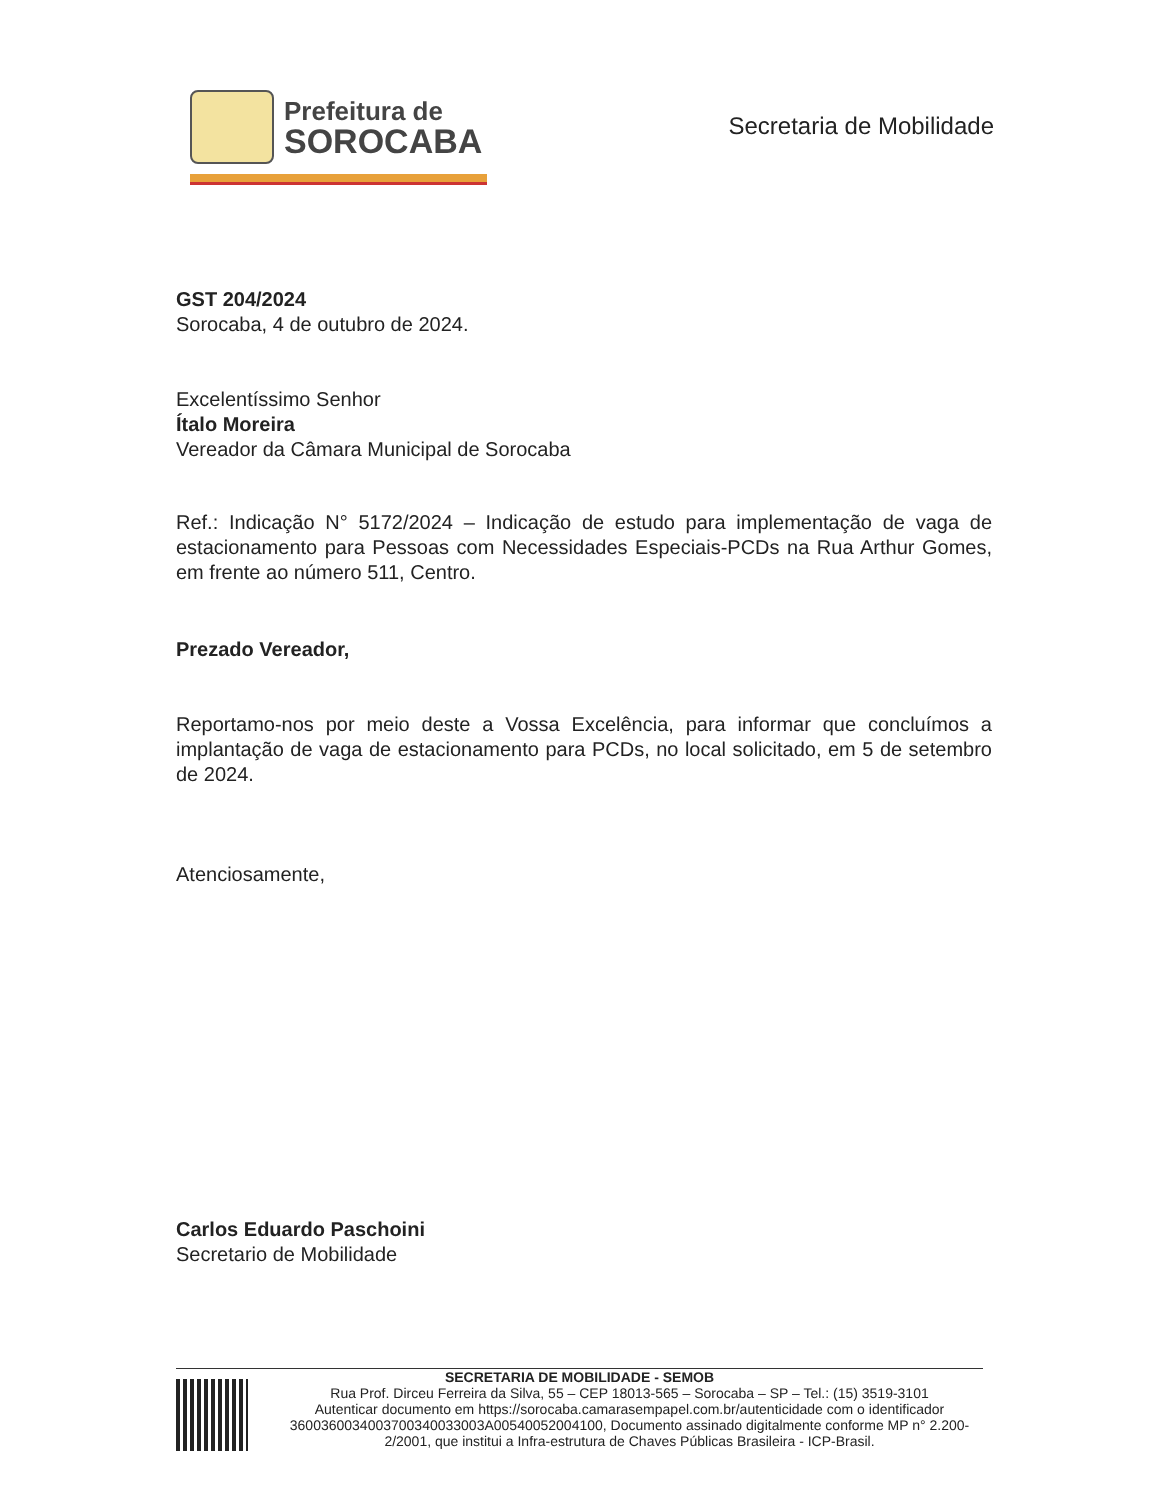Prefeitura de
SOROCABA
Secretaria de Mobilidade
GST 204/2024
Sorocaba, 4 de outubro de 2024.
Excelentíssimo Senhor
Ítalo Moreira
Vereador da Câmara Municipal de Sorocaba
Ref.: Indicação N° 5172/2024 – Indicação de estudo para implementação de vaga de estacionamento para Pessoas com Necessidades Especiais-PCDs na Rua Arthur Gomes, em frente ao número 511, Centro.
Prezado Vereador,
Reportamo-nos por meio deste a Vossa Excelência, para informar que concluímos a implantação de vaga de estacionamento para PCDs, no local solicitado, em 5 de setembro de 2024.
Atenciosamente,
Carlos Eduardo Paschoini
Secretario de Mobilidade
SECRETARIA DE MOBILIDADE - SEMOB
Rua Prof. Dirceu Ferreira da Silva, 55 – CEP 18013-565 – Sorocaba – SP – Tel.: (15) 3519-3101
Autenticar documento em https://sorocaba.camarasempapel.com.br/autenticidade com o identificador 3600360034003700340033003A00540052004100, Documento assinado digitalmente conforme MP n° 2.200-2/2001, que institui a Infra-estrutura de Chaves Públicas Brasileira - ICP-Brasil.